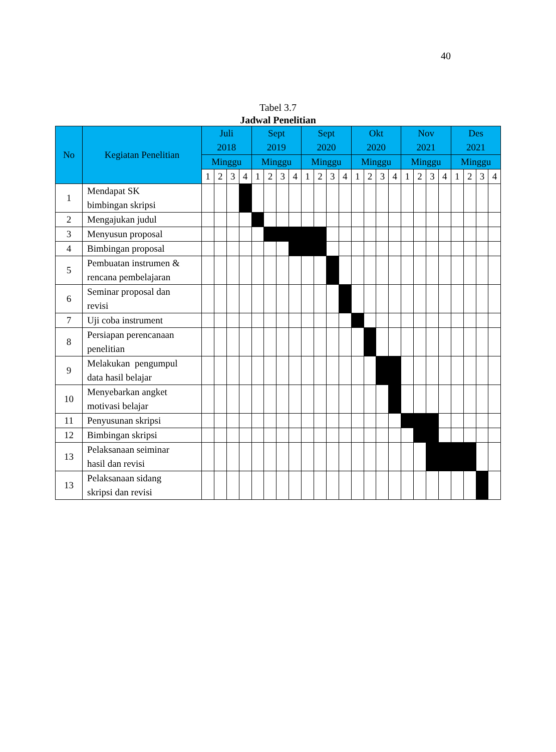40
Tabel 3.7
Jadwal Penelitian
| No | Kegiatan Penelitian | Juli 2018 | | | | Sept 2019 | | | | Sept 2020 | | | | Okt 2020 | | | | Nov 2021 | | | | Des 2021 | | | |
| --- | --- | --- | --- | --- | --- | --- | --- | --- | --- | --- | --- | --- | --- | --- | --- | --- | --- | --- | --- | --- | --- | --- | --- | --- | --- |
| | | Minggu | | | | Minggu | | | | Minggu | | | | Minggu | | | | Minggu | | | | Minggu | | | |
| | | 1 | 2 | 3 | 4 | 1 | 2 | 3 | 4 | 1 | 2 | 3 | 4 | 1 | 2 | 3 | 4 | 1 | 2 | 3 | 4 | 1 | 2 | 3 | 4 |
| 1 | Mendapat SK bimbingan skripsi | | | | | | | | | | | | | | | | | | | | | | | | |
| 2 | Mengajukan judul | | | | | | | | | | | | | | | | | | | | | | | | |
| 3 | Menyusun proposal | | | | | | | | | | | | | | | | | | | | | | | | |
| 4 | Bimbingan proposal | | | | | | | | | | | | | | | | | | | | | | | | |
| 5 | Pembuatan instrumen & rencana pembelajaran | | | | | | | | | | | | | | | | | | | | | | | | |
| 6 | Seminar proposal dan revisi | | | | | | | | | | | | | | | | | | | | | | | | |
| 7 | Uji coba instrument | | | | | | | | | | | | | | | | | | | | | | | | |
| 8 | Persiapan perencanaan penelitian | | | | | | | | | | | | | | | | | | | | | | | | |
| 9 | Melakukan pengumpul data hasil belajar | | | | | | | | | | | | | | | | | | | | | | | | |
| 10 | Menyebarkan angket motivasi belajar | | | | | | | | | | | | | | | | | | | | | | | | |
| 11 | Penyusunan skripsi | | | | | | | | | | | | | | | | | | | | | | | | |
| 12 | Bimbingan skripsi | | | | | | | | | | | | | | | | | | | | | | | | |
| 13 | Pelaksanaan seiminar hasil dan revisi | | | | | | | | | | | | | | | | | | | | | | | | |
| 13 | Pelaksanaan sidang skripsi dan revisi | | | | | | | | | | | | | | | | | | | | | | | | |